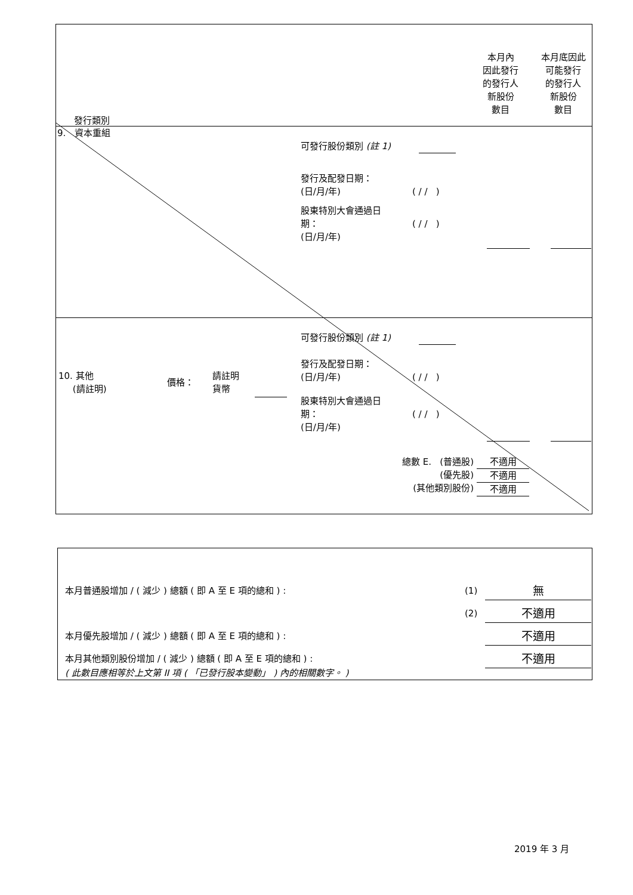發行類別
本月內
因此發行
的發行人
新股份
數目
本月底因此
可能發行
的發行人
新股份
數目
9. 資本重組
可發行股份類別 (註 1)
發行及配發日期：
(日/月/年)
( / / )
股東特別大會通過日
期：
(日/月/年)
( / / )
可發行股份類別 (註 1)
10. 其他
(請註明)
價格：
請註明
貨幣
發行及配發日期：
(日/月/年)
( / / )
股東特別大會通過日
期：
(日/月/年)
( / / )
總數 E. (普通股)
(優先股)
(其他類別股份)
不適用
不適用
不適用
本月普通股增加 / ( 減少 ) 總額 ( 即 A 至 E 項的總和 ) :
(1) 無
(2) 不適用
本月優先股增加 / ( 減少 ) 總額 ( 即 A 至 E 項的總和 ) :
不適用
本月其他類別股份增加 / ( 減少 ) 總額 ( 即 A 至 E 項的總和 ) :
不適用
( 此數目應相等於上文第 II 項 ( 「已發行股本變動」 ) 內的相關數字。 )
2019 年 3 月